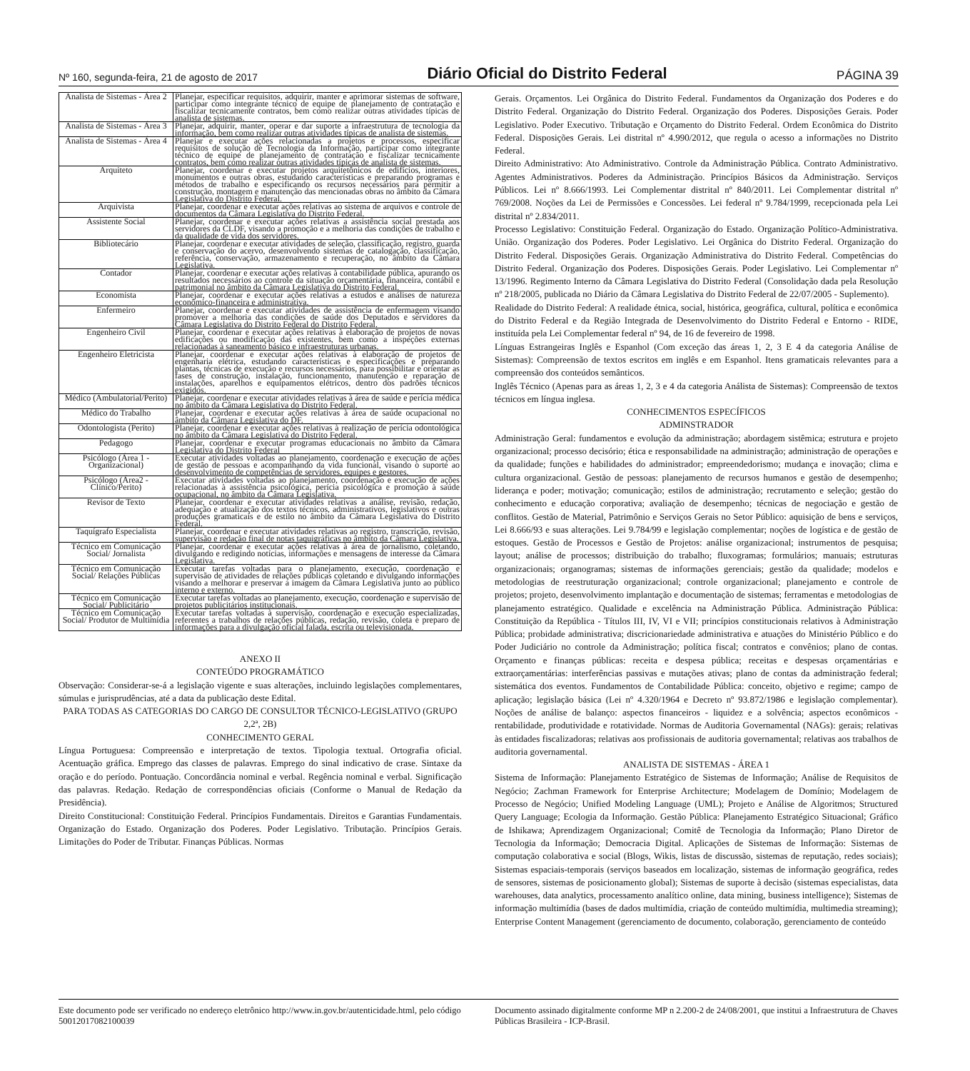Nº 160, segunda-feira, 21 de agosto de 2017 Diário Oficial do Distrito Federal PÁGINA 39
| Analista de Sistemas - Área 2 | Planejar, especificar requisitos, adquirir, manter e aprimorar sistemas de software, participar como integrante técnico de equipe de planejamento de contratação e fiscalizar tecnicamente contratos, bem como realizar outras atividades típicas de analista de sistemas. |
| Analista de Sistemas - Área 3 | Planejar, adquirir, manter, operar e dar suporte a infraestrutura de tecnologia da informação, bem como realizar outras atividades típicas de analista de sistemas. |
| Analista de Sistemas - Área 4 | Planejar e executar ações relacionadas a projetos e processos, especificar requisitos de solução de Tecnologia da Informação, participar como integrante técnico de equipe de planejamento de contratação e fiscalizar tecnicamente contratos, bem como realizar outras atividades típicas de analista de sistemas. |
| Arquiteto | Planejar, coordenar e executar projetos arquitetônicos de edifícios, interiores, monumentos e outras obras, estudando características e preparando programas e métodos de trabalho e especificando os recursos necessários para permitir a construção, montagem e manutenção das mencionadas obras no âmbito da Câmara Legislativa do Distrito Federal. |
| Arquivista | Planejar, coordenar e executar ações relativas ao sistema de arquivos e controle de documentos da Câmara Legislativa do Distrito Federal. |
| Assistente Social | Planejar, coordenar e executar ações relativas a assistência social prestada aos servidores da CLDF, visando a promoção e a melhoria das condições de trabalho e da qualidade de vida dos servidores. |
| Bibliotecário | Planejar, coordenar e executar atividades de seleção, classificação, registro, guarda e conservação do acervo, desenvolvendo sistemas de catalogação, classificação, referência, conservação, armazenamento e recuperação, no âmbito da Câmara Legislativa. |
| Contador | Planejar, coordenar e executar ações relativas à contabilidade pública, apurando os resultados necessários ao controle da situação orçamentária, financeira, contábil e patrimonial no âmbito da Câmara Legislativa do Distrito Federal. |
| Economista | Planejar, coordenar e executar ações relativas a estudos e análises de natureza econômico-financeira e administrativa. |
| Enfermeiro | Planejar, coordenar e executar atividades de assistência de enfermagem visando promover a melhoria das condições de saúde dos Deputados e servidores da Câmara Legislativa do Distrito Federal do Distrito Federal. |
| Engenheiro Civil | Planejar, coordenar e executar ações relativas à elaboração de projetos de novas edificações ou modificação das existentes, bem como a inspeções externas relacionadas à saneamento básico e infraestruturas urbanas. |
| Engenheiro Eletricista | Planejar, coordenar e executar ações relativas à elaboração de projetos de engenharia elétrica, estudando características e especificações e preparando plantas, técnicas de execução e recursos necessários, para possibilitar e orientar as fases de construção, instalação, funcionamento, manutenção e reparação de instalações, aparelhos e equipamentos elétricos, dentro dos padrões técnicos exigidos. |
| Médico (Ambulatorial/Perito) | Planejar, coordenar e executar atividades relativas à área de saúde e perícia médica no âmbito da Câmara Legislativa do Distrito Federal. |
| Médico do Trabalho | Planejar, coordenar e executar ações relativas à área de saúde ocupacional no âmbito da Câmara Legislativa do DF. |
| Odontologista (Perito) | Planejar, coordenar e executar ações relativas à realização de perícia odontológica no âmbito da Câmara Legislativa do Distrito Federal. |
| Pedagogo | Planejar, coordenar e executar programas educacionais no âmbito da Câmara Legislativa do Distrito Federal |
| Psicólogo (Área 1 - Organizacional) | Executar atividades voltadas ao planejamento, coordenação e execução de ações de gestão de pessoas e acompanhando da vida funcional, visando o suporte ao desenvolvimento de competências de servidores, equipes e gestores. |
| Psicólogo (Área2 - Clínico/Perito) | Executar atividades voltadas ao planejamento, coordenação e execução de ações relacionadas à assistência psicológica, perícia psicológica e promoção à saúde ocupacional, no âmbito da Câmara Legislativa. |
| Revisor de Texto | Planejar, coordenar e executar atividades relativas a análise, revisão, redação, adequação e atualização dos textos técnicos, administrativos, legislativos e outras produções gramaticais e de estilo no âmbito da Câmara Legislativa do Distrito Federal. |
| Taquígrafo Especialista | Planejar, coordenar e executar atividades relativas ao registro, transcrição, revisão, supervisão e redação final de notas taquigráficas no âmbito da Câmara Legislativa. |
| Técnico em Comunicação Social/ Jornalista | Planejar, coordenar e executar ações relativas à área de jornalismo, coletando, divulgando e redigindo notícias, informações e mensagens de interesse da Câmara Legislativa. |
| Técnico em Comunicação Social/ Relações Públicas | Executar tarefas voltadas para o planejamento, execução, coordenação e supervisão de atividades de relações públicas coletando e divulgando informações visando a melhorar e preservar a imagem da Câmara Legislativa junto ao público interno e externo. |
| Técnico em Comunicação Social/ Publicitário | Executar tarefas voltadas ao planejamento, execução, coordenação e supervisão de projetos publicitários institucionais. |
| Técnico em Comunicação Social/ Produtor de Multimídia | Executar tarefas voltadas à supervisão, coordenação e execução especializadas, referentes a trabalhos de relações públicas, redação, revisão, coleta e preparo de informações para a divulgação oficial falada, escrita ou televisionada. |
ANEXO II
CONTEÚDO PROGRAMÁTICO
Observação: Considerar-se-á a legislação vigente e suas alterações, incluindo legislações complementares, súmulas e jurisprudências, até a data da publicação deste Edital.
PARA TODAS AS CATEGORIAS DO CARGO DE CONSULTOR TÉCNICO-LEGISLATIVO (GRUPO 2,2ª, 2B)
CONHECIMENTO GERAL
Língua Portuguesa: Compreensão e interpretação de textos. Tipologia textual. Ortografia oficial. Acentuação gráfica. Emprego das classes de palavras. Emprego do sinal indicativo de crase. Sintaxe da oração e do período. Pontuação. Concordância nominal e verbal. Regência nominal e verbal. Significação das palavras. Redação. Redação de correspondências oficiais (Conforme o Manual de Redação da Presidência).
Direito Constitucional: Constituição Federal. Princípios Fundamentais. Direitos e Garantias Fundamentais. Organização do Estado. Organização dos Poderes. Poder Legislativo. Tributação. Princípios Gerais. Limitações do Poder de Tributar. Finanças Públicas. Normas
Gerais. Orçamentos. Lei Orgânica do Distrito Federal. Fundamentos da Organização dos Poderes e do Distrito Federal. Organização do Distrito Federal. Organização dos Poderes. Disposições Gerais. Poder Legislativo. Poder Executivo. Tributação e Orçamento do Distrito Federal. Ordem Econômica do Distrito Federal. Disposições Gerais. Lei distrital nº 4.990/2012, que regula o acesso a informações no Distrito Federal.
Direito Administrativo: Ato Administrativo. Controle da Administração Pública. Contrato Administrativo. Agentes Administrativos. Poderes da Administração. Princípios Básicos da Administração. Serviços Públicos. Lei nº 8.666/1993. Lei Complementar distrital nº 840/2011. Lei Complementar distrital nº 769/2008. Noções da Lei de Permissões e Concessões. Lei federal nº 9.784/1999, recepcionada pela Lei distrital nº 2.834/2011.
Processo Legislativo: Constituição Federal. Organização do Estado. Organização Político-Administrativa. União. Organização dos Poderes. Poder Legislativo. Lei Orgânica do Distrito Federal. Organização do Distrito Federal. Disposições Gerais. Organização Administrativa do Distrito Federal. Competências do Distrito Federal. Organização dos Poderes. Disposições Gerais. Poder Legislativo. Lei Complementar nº 13/1996. Regimento Interno da Câmara Legislativa do Distrito Federal (Consolidação dada pela Resolução nº 218/2005, publicada no Diário da Câmara Legislativa do Distrito Federal de 22/07/2005 - Suplemento).
Realidade do Distrito Federal: A realidade étnica, social, histórica, geográfica, cultural, política e econômica do Distrito Federal e da Região Integrada de Desenvolvimento do Distrito Federal e Entorno - RIDE, instituída pela Lei Complementar federal nº 94, de 16 de fevereiro de 1998.
Línguas Estrangeiras Inglês e Espanhol (Com exceção das áreas 1, 2, 3 E 4 da categoria Análise de Sistemas): Compreensão de textos escritos em inglês e em Espanhol. Itens gramaticais relevantes para a compreensão dos conteúdos semânticos.
Inglês Técnico (Apenas para as áreas 1, 2, 3 e 4 da categoria Análista de Sistemas): Compreensão de textos técnicos em língua inglesa.
CONHECIMENTOS ESPECÍFICOS
ADMINSTRADOR
Administração Geral: fundamentos e evolução da administração; abordagem sistêmica; estrutura e projeto organizacional; processo decisório; ética e responsabilidade na administração; administração de operações e da qualidade; funções e habilidades do administrador; empreendedorismo; mudança e inovação; clima e cultura organizacional. Gestão de pessoas: planejamento de recursos humanos e gestão de desempenho; liderança e poder; motivação; comunicação; estilos de administração; recrutamento e seleção; gestão do conhecimento e educação corporativa; avaliação de desempenho; técnicas de negociação e gestão de conflitos. Gestão de Material, Patrimônio e Serviços Gerais no Setor Público: aquisição de bens e serviços, Lei 8.666/93 e suas alterações. Lei 9.784/99 e legislação complementar; noções de logística e de gestão de estoques. Gestão de Processos e Gestão de Projetos: análise organizacional; instrumentos de pesquisa; layout; análise de processos; distribuição do trabalho; fluxogramas; formulários; manuais; estruturas organizacionais; organogramas; sistemas de informações gerenciais; gestão da qualidade; modelos e metodologias de reestruturação organizacional; controle organizacional; planejamento e controle de projetos; projeto, desenvolvimento implantação e documentação de sistemas; ferramentas e metodologias de planejamento estratégico. Qualidade e excelência na Administração Pública. Administração Pública: Constituição da República - Títulos III, IV, VI e VII; princípios constitucionais relativos à Administração Pública; probidade administrativa; discricionariedade administrativa e atuações do Ministério Público e do Poder Judiciário no controle da Administração; política fiscal; contratos e convênios; plano de contas. Orçamento e finanças públicas: receita e despesa pública; receitas e despesas orçamentárias e extraorçamentárias: interferências passivas e mutações ativas; plano de contas da administração federal; sistemática dos eventos. Fundamentos de Contabilidade Pública: conceito, objetivo e regime; campo de aplicação; legislação básica (Lei nº 4.320/1964 e Decreto nº 93.872/1986 e legislação complementar). Noções de análise de balanço: aspectos financeiros - liquidez e a solvência; aspectos econômicos - rentabilidade, produtividade e rotatividade. Normas de Auditoria Governamental (NAGs): gerais; relativas às entidades fiscalizadoras; relativas aos profissionais de auditoria governamental; relativas aos trabalhos de auditoria governamental.
ANALISTA DE SISTEMAS - ÁREA 1
Sistema de Informação: Planejamento Estratégico de Sistemas de Informação; Análise de Requisitos de Negócio; Zachman Framework for Enterprise Architecture; Modelagem de Domínio; Modelagem de Processo de Negócio; Unified Modeling Language (UML); Projeto e Análise de Algoritmos; Structured Query Language; Ecologia da Informação. Gestão Pública: Planejamento Estratégico Situacional; Gráfico de Ishikawa; Aprendizagem Organizacional; Comitê de Tecnologia da Informação; Plano Diretor de Tecnologia da Informação; Democracia Digital. Aplicações de Sistemas de Informação: Sistemas de computação colaborativa e social (Blogs, Wikis, listas de discussão, sistemas de reputação, redes sociais); Sistemas espaciais-temporais (serviços baseados em localização, sistemas de informação geográfica, redes de sensores, sistemas de posicionamento global); Sistemas de suporte à decisão (sistemas especialistas, data warehouses, data analytics, processamento analítico online, data mining, business intelligence); Sistemas de informação multimídia (bases de dados multimídia, criação de conteúdo multimídia, multimedia streaming); Enterprise Content Management (gerenciamento de documento, colaboração, gerenciamento de conteúdo
Este documento pode ser verificado no endereço eletrônico http://www.in.gov.br/autenticidade.html, pelo código 50012017082100039
Documento assinado digitalmente conforme MP n 2.200-2 de 24/08/2001, que institui a Infraestrutura de Chaves Públicas Brasileira - ICP-Brasil.